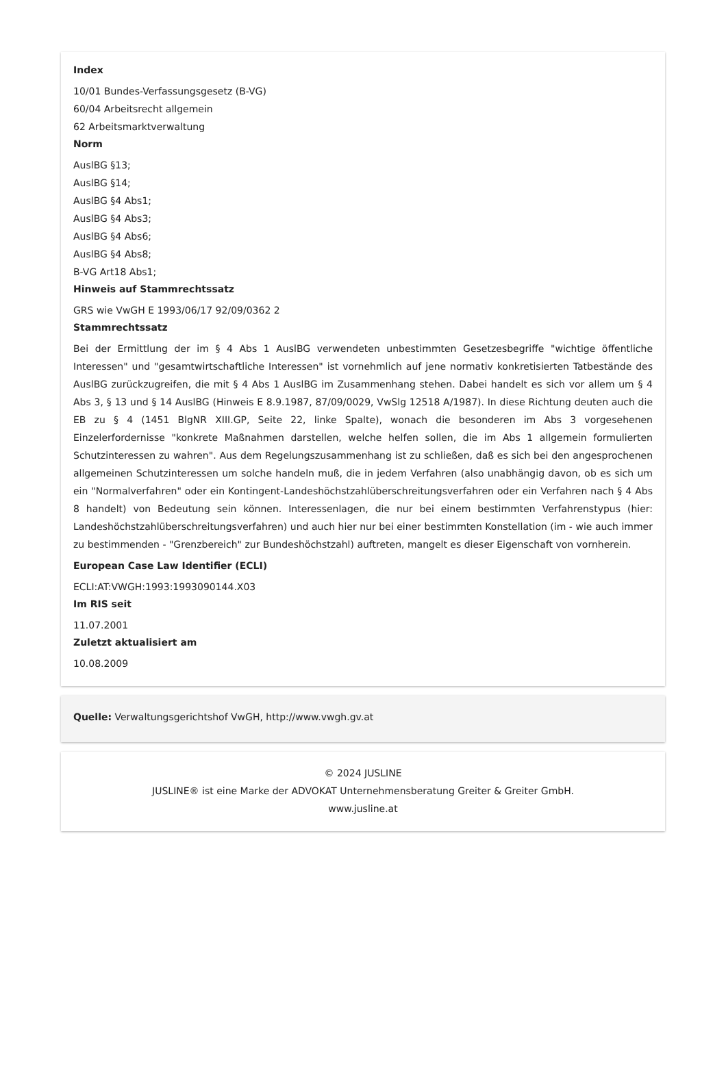Index
10/01 Bundes-Verfassungsgesetz (B-VG)
60/04 Arbeitsrecht allgemein
62 Arbeitsmarktverwaltung
Norm
AuslBG §13;
AuslBG §14;
AuslBG §4 Abs1;
AuslBG §4 Abs3;
AuslBG §4 Abs6;
AuslBG §4 Abs8;
B-VG Art18 Abs1;
Hinweis auf Stammrechtssatz
GRS wie VwGH E 1993/06/17 92/09/0362 2
Stammrechtssatz
Bei der Ermittlung der im § 4 Abs 1 AuslBG verwendeten unbestimmten Gesetzesbegriffe "wichtige öffentliche Interessen" und "gesamtwirtschaftliche Interessen" ist vornehmlich auf jene normativ konkretisierten Tatbestände des AuslBG zurückzugreifen, die mit § 4 Abs 1 AuslBG im Zusammenhang stehen. Dabei handelt es sich vor allem um § 4 Abs 3, § 13 und § 14 AuslBG (Hinweis E 8.9.1987, 87/09/0029, VwSlg 12518 A/1987). In diese Richtung deuten auch die EB zu § 4 (1451 BlgNR XIII.GP, Seite 22, linke Spalte), wonach die besonderen im Abs 3 vorgesehenen Einzelerfordernisse "konkrete Maßnahmen darstellen, welche helfen sollen, die im Abs 1 allgemein formulierten Schutzinteressen zu wahren". Aus dem Regelungszusammenhang ist zu schließen, daß es sich bei den angesprochenen allgemeinen Schutzinteressen um solche handeln muß, die in jedem Verfahren (also unabhängig davon, ob es sich um ein "Normalverfahren" oder ein Kontingent-Landeshöchstzahlüberschreitungsverfahren oder ein Verfahren nach § 4 Abs 8 handelt) von Bedeutung sein können. Interessenlagen, die nur bei einem bestimmten Verfahrenstypus (hier: Landeshöchstzahlüberschreitungsverfahren) und auch hier nur bei einer bestimmten Konstellation (im - wie auch immer zu bestimmenden - "Grenzbereich" zur Bundeshöchstzahl) auftreten, mangelt es dieser Eigenschaft von vornherein.
European Case Law Identifier (ECLI)
ECLI:AT:VWGH:1993:1993090144.X03
Im RIS seit
11.07.2001
Zuletzt aktualisiert am
10.08.2009
Quelle: Verwaltungsgerichtshof VwGH, http://www.vwgh.gv.at
© 2024 JUSLINE
JUSLINE® ist eine Marke der ADVOKAT Unternehmensberatung Greiter & Greiter GmbH.
www.jusline.at